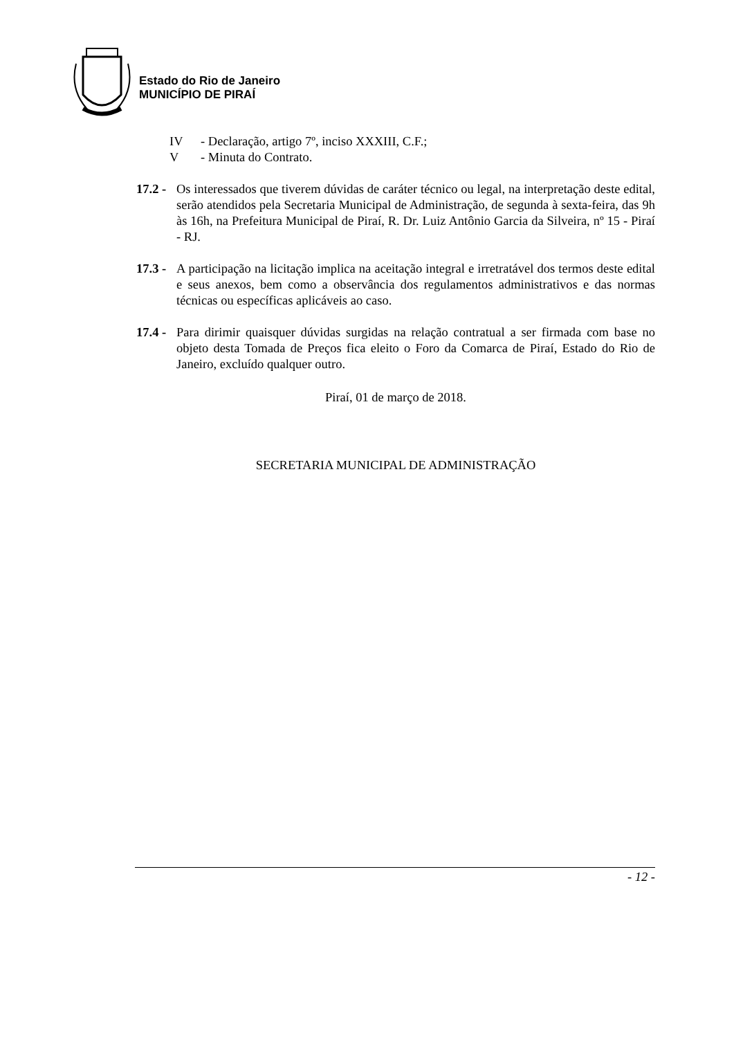Estado do Rio de Janeiro
MUNICÍPIO DE PIRAÍ
IV - Declaração, artigo 7º, inciso XXXIII, C.F.;
V - Minuta do Contrato.
17.2 - Os interessados que tiverem dúvidas de caráter técnico ou legal, na interpretação deste edital, serão atendidos pela Secretaria Municipal de Administração, de segunda à sexta-feira, das 9h às 16h, na Prefeitura Municipal de Piraí, R. Dr. Luiz Antônio Garcia da Silveira, nº 15 - Piraí - RJ.
17.3 - A participação na licitação implica na aceitação integral e irretratável dos termos deste edital e seus anexos, bem como a observância dos regulamentos administrativos e das normas técnicas ou específicas aplicáveis ao caso.
17.4 - Para dirimir quaisquer dúvidas surgidas na relação contratual a ser firmada com base no objeto desta Tomada de Preços fica eleito o Foro da Comarca de Piraí, Estado do Rio de Janeiro, excluído qualquer outro.
Piraí, 01 de março de 2018.
SECRETARIA MUNICIPAL DE ADMINISTRAÇÃO
- 12 -